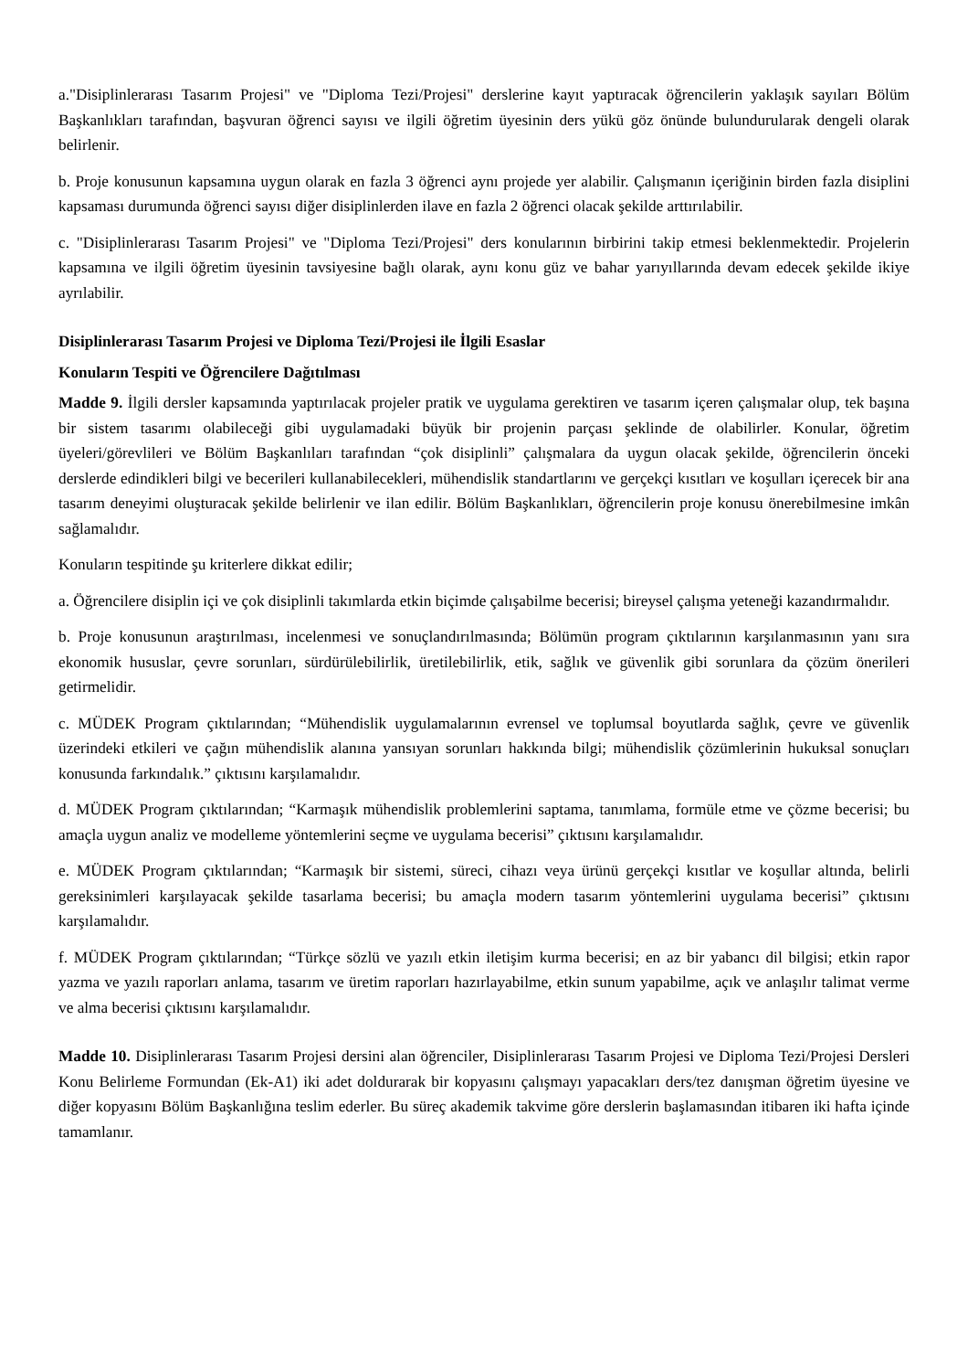a."Disiplinlerarası Tasarım Projesi" ve "Diploma Tezi/Projesi" derslerine kayıt yaptıracak öğrencilerin yaklaşık sayıları Bölüm Başkanlıkları tarafından, başvuran öğrenci sayısı ve ilgili öğretim üyesinin ders yükü göz önünde bulundurularak dengeli olarak belirlenir.
b. Proje konusunun kapsamına uygun olarak en fazla 3 öğrenci aynı projede yer alabilir. Çalışmanın içeriğinin birden fazla disiplini kapsaması durumunda öğrenci sayısı diğer disiplinlerden ilave en fazla 2 öğrenci olacak şekilde arttırılabilir.
c. "Disiplinlerarası Tasarım Projesi" ve "Diploma Tezi/Projesi" ders konularının birbirini takip etmesi beklenmektedir. Projelerin kapsamına ve ilgili öğretim üyesinin tavsiyesine bağlı olarak, aynı konu güz ve bahar yarıyıllarında devam edecek şekilde ikiye ayrılabilir.
Disiplinlerarası Tasarım Projesi ve Diploma Tezi/Projesi ile İlgili Esaslar
Konuların Tespiti ve Öğrencilere Dağıtılması
Madde 9. İlgili dersler kapsamında yaptırılacak projeler pratik ve uygulama gerektiren ve tasarım içeren çalışmalar olup, tek başına bir sistem tasarımı olabileceği gibi uygulamadaki büyük bir projenin parçası şeklinde de olabilirler. Konular, öğretim üyeleri/görevlileri ve Bölüm Başkanlıları tarafından “çok disiplinli” çalışmalara da uygun olacak şekilde, öğrencilerin önceki derslerde edindikleri bilgi ve becerileri kullanabilecekleri, mühendislik standartlarını ve gerçekçi kısıtları ve koşulları içerecek bir ana tasarım deneyimi oluşturacak şekilde belirlenir ve ilan edilir. Bölüm Başkanlıkları, öğrencilerin proje konusu önerebilmesine imkân sağlamalıdır.
Konuların tespitinde şu kriterlere dikkat edilir;
a. Öğrencilere disiplin içi ve çok disiplinli takımlarda etkin biçimde çalışabilme becerisi; bireysel çalışma yeteneği kazandırmalıdır.
b. Proje konusunun araştırılması, incelenmesi ve sonuçlandırılmasında; Bölümün program çıktılarının karşılanmasının yanı sıra ekonomik hususlar, çevre sorunları, sürdürülebilirlik, üretilebilirlik, etik, sağlık ve güvenlik gibi sorunlara da çözüm önerileri getirmelidir.
c. MÜDEK Program çıktılarından; “Mühendislik uygulamalarının evrensel ve toplumsal boyutlarda sağlık, çevre ve güvenlik üzerindeki etkileri ve çağın mühendislik alanına yansıyan sorunları hakkında bilgi; mühendislik çözümlerinin hukuksal sonuçları konusunda farkındalık.” çıktısını karşılamalıdır.
d. MÜDEK Program çıktılarından; “Karmaşık mühendislik problemlerini saptama, tanımlama, formüle etme ve çözme becerisi; bu amaçla uygun analiz ve modelleme yöntemlerini seçme ve uygulama becerisi” çıktısını karşılamalıdır.
e. MÜDEK Program çıktılarından; “Karmaşık bir sistemi, süreci, cihazı veya ürünü gerçekçi kısıtlar ve koşullar altında, belirli gereksinimleri karşılayacak şekilde tasarlama becerisi; bu amaçla modern tasarım yöntemlerini uygulama becerisi” çıktısını karşılamalıdır.
f. MÜDEK Program çıktılarından; “Türkçe sözlü ve yazılı etkin iletişim kurma becerisi; en az bir yabancı dil bilgisi; etkin rapor yazma ve yazılı raporları anlama, tasarım ve üretim raporları hazırlayabilme, etkin sunum yapabilme, açık ve anlaşılır talimat verme ve alma becerisi çıktısını karşılamalıdır.
Madde 10. Disiplinlerarası Tasarım Projesi dersini alan öğrenciler, Disiplinlerarası Tasarım Projesi ve Diploma Tezi/Projesi Dersleri Konu Belirleme Formundan (Ek-A1) iki adet doldurarak bir kopyasını çalışmayı yapacakları ders/tez danışman öğretim üyesine ve diğer kopyasını Bölüm Başkanlığına teslim ederler. Bu süreç akademik takvime göre derslerin başlamasından itibaren iki hafta içinde tamamlanır.